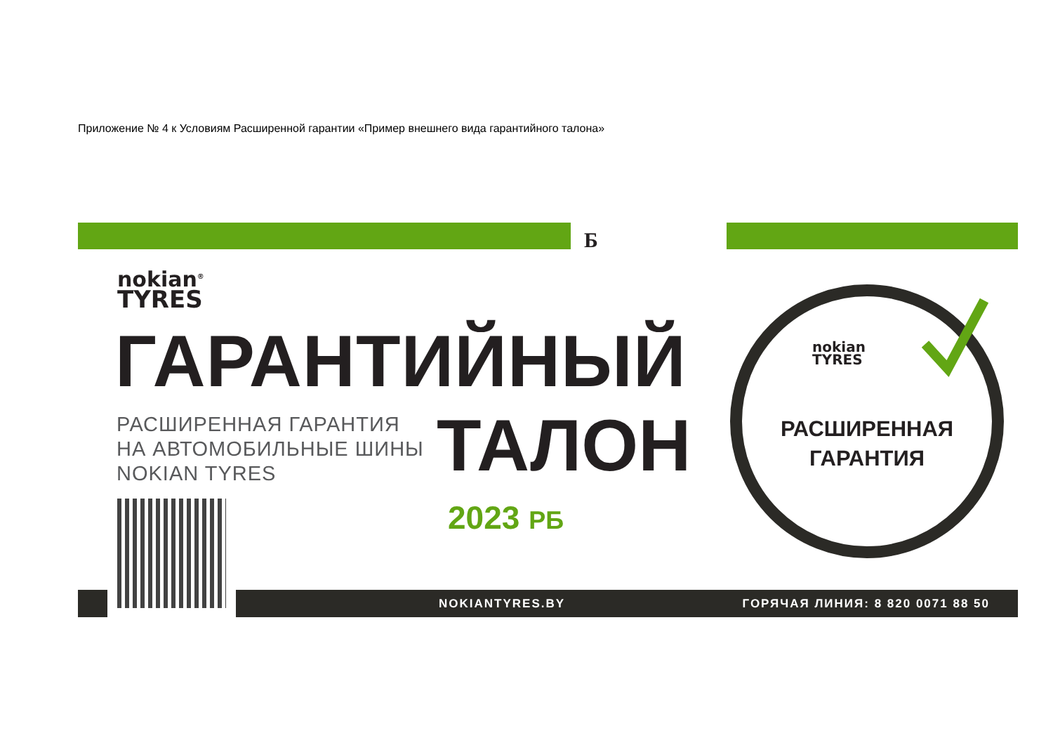Приложение № 4 к Условиям Расширенной гарантии «Пример внешнего вида гарантийного талона»
Б
nokian<sup>®</sup>
TYRES
ГАРАНТИЙНЫЙ
РАСШИРЕННАЯ ГАРАНТИЯ
НА АВТОМОБИЛЬНЫЕ ШИНЫ
NOKIAN TYRES
ТАЛОН
2023 РБ
nokian
TYRES
РАСШИРЕННАЯ
ГАРАНТИЯ
NOKIANTYRES.BY ГОРЯЧАЯ ЛИНИЯ: 8 820 0071 88 50